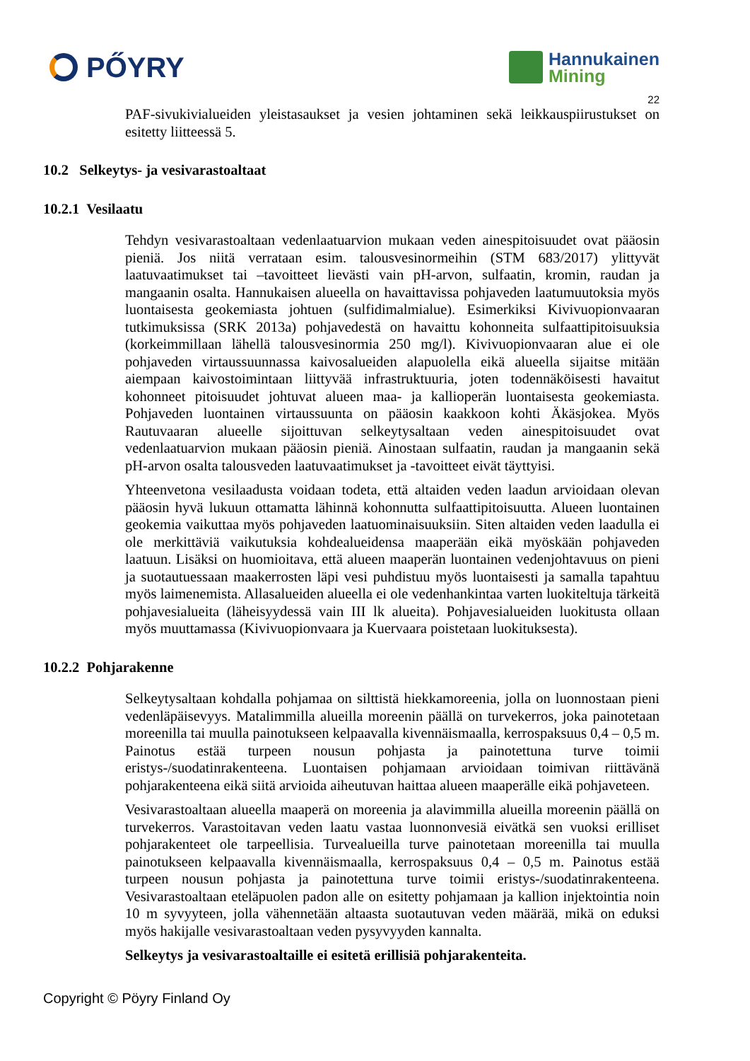PŐYRY
Hannukainen
Mining
22
PAF-sivukivialueiden yleistasaukset ja vesien johtaminen sekä leikkauspiirustukset on esitetty liitteessä 5.
10.2 Selkeytys- ja vesivarastoaltaat
10.2.1 Vesilaatu
Tehdyn vesivarastoaltaan vedenlaatuarvion mukaan veden ainespitoisuudet ovat pääosin pieniä. Jos niitä verrataan esim. talousvesinormeihin (STM 683/2017) ylittyvät laatuvaatimukset tai –tavoitteet lievästi vain pH-arvon, sulfaatin, kromin, raudan ja mangaanin osalta. Hannukaisen alueella on havaittavissa pohjaveden laatumuutoksia myös luontaisesta geokemiasta johtuen (sulfidimalmialue). Esimerkiksi Kivivuopionvaaran tutkimuksissa (SRK 2013a) pohjavedestä on havaittu kohonneita sulfaattipitoisuuksia (korkeimmillaan lähellä talousvesinormia 250 mg/l). Kivivuopionvaaran alue ei ole pohjaveden virtaussuunnassa kaivosalueiden alapuolella eikä alueella sijaitse mitään aiempaan kaivostoimintaan liittyvää infrastruktuuria, joten todennäköisesti havaitut kohonneet pitoisuudet johtuvat alueen maa- ja kallioperän luontaisesta geokemiasta. Pohjaveden luontainen virtaussuunta on pääosin kaakkoon kohti Äkäsjokea. Myös Rautuvaaran alueelle sijoittuvan selkeytysaltaan veden ainespitoisuudet ovat vedenlaatuarvion mukaan pääosin pieniä. Ainostaan sulfaatin, raudan ja mangaanin sekä pH-arvon osalta talousveden laatuvaatimukset ja -tavoitteet eivät täyttyisi.
Yhteenvetona vesilaadusta voidaan todeta, että altaiden veden laadun arvioidaan olevan pääosin hyvä lukuun ottamatta lähinnä kohonnutta sulfaattipitoisuutta. Alueen luontainen geokemia vaikuttaa myös pohjaveden laatuominaisuuksiin. Siten altaiden veden laadulla ei ole merkittäviä vaikutuksia kohdealueidensa maaperään eikä myöskään pohjaveden laatuun. Lisäksi on huomioitava, että alueen maaperän luontainen vedenjohtavuus on pieni ja suotautuessaan maakerrosten läpi vesi puhdistuu myös luontaisesti ja samalla tapahtuu myös laimenemista. Allasalueiden alueella ei ole vedenhankintaa varten luokiteltuja tärkeitä pohjavesialueita (läheisyydessä vain III lk alueita). Pohjavesialueiden luokitusta ollaan myös muuttamassa (Kivivuopionvaara ja Kuervaara poistetaan luokituksesta).
10.2.2 Pohjarakenne
Selkeytysaltaan kohdalla pohjamaa on silttistä hiekkamoreenia, jolla on luonnostaan pieni vedenläpäisevyys. Matalimmilla alueilla moreenin päällä on turvekerros, joka painotetaan moreenilla tai muulla painotukseen kelpaavalla kivennäismaalla, kerrospaksuus 0,4 – 0,5 m. Painotus estää turpeen nousun pohjasta ja painotettuna turve toimii eristys-/suodatinrakenteena. Luontaisen pohjamaan arvioidaan toimivan riittävänä pohjarakenteena eikä siitä arvioida aiheutuvan haittaa alueen maaperälle eikä pohjaveteen.
Vesivarastoaltaan alueella maaperä on moreenia ja alavimmilla alueilla moreenin päällä on turvekerros. Varastoitavan veden laatu vastaa luonnonvesiä eivätkä sen vuoksi erilliset pohjarakenteet ole tarpeellisia. Turvealueilla turve painotetaan moreenilla tai muulla painotukseen kelpaavalla kivennäismaalla, kerrospaksuus 0,4 – 0,5 m. Painotus estää turpeen nousun pohjasta ja painotettuna turve toimii eristys-/suodatinrakenteena. Vesivarastoaltaan eteläpuolen padon alle on esitetty pohjamaan ja kallion injektointia noin 10 m syvyyteen, jolla vähennetään altaasta suotautuvan veden määrää, mikä on eduksi myös hakijalle vesivarastoaltaan veden pysyvyyden kannalta.
Selkeytys ja vesivarastoaltaille ei esitetä erillisiä pohjarakenteita.
Copyright © Pöyry Finland Oy